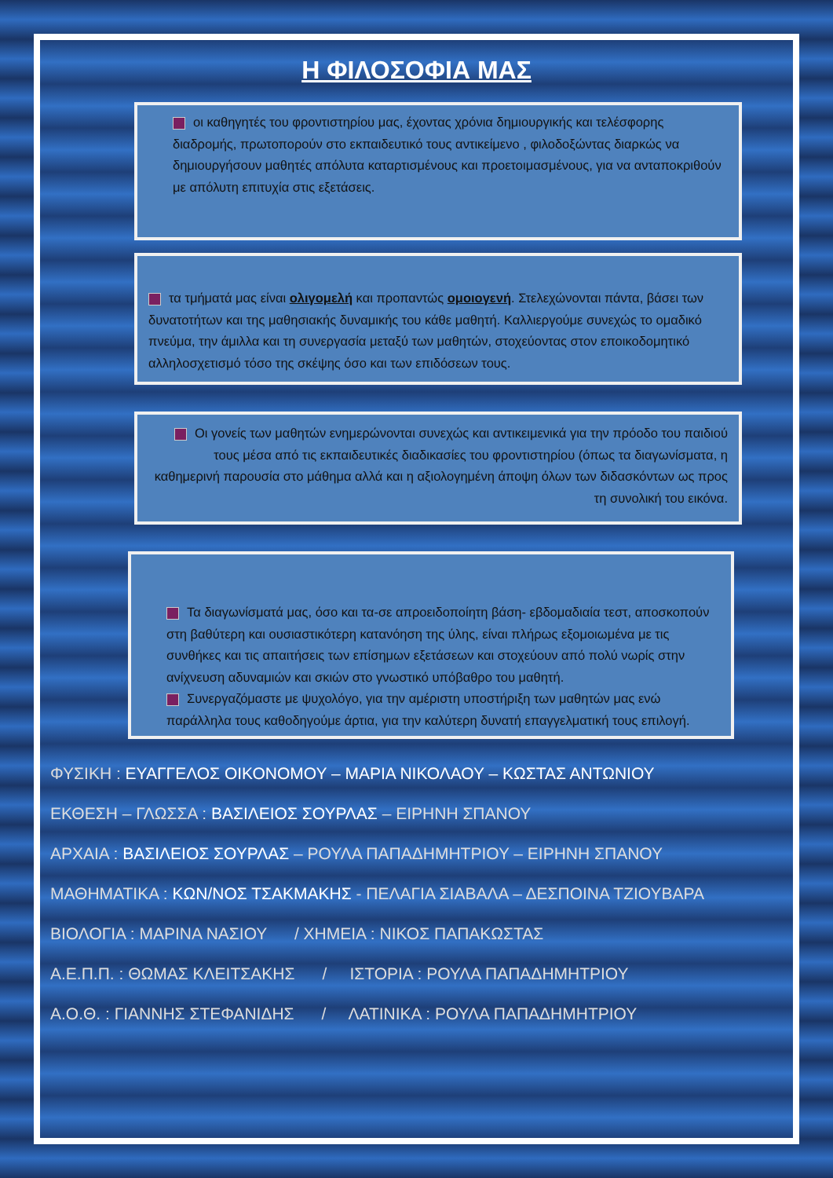Η ΦΙΛΟΣΟΦΙΑ ΜΑΣ
οι καθηγητές του φροντιστηρίου μας, έχοντας χρόνια δημιουργικής και τελέσφορης διαδρομής, πρωτοπορούν στο εκπαιδευτικό τους αντικείμενο , φιλοδοξώντας διαρκώς να δημιουργήσουν μαθητές απόλυτα καταρτισμένους και προετοιμασμένους, για να ανταποκριθούν με απόλυτη επιτυχία στις εξετάσεις.
τα τμήματά μας είναι ολιγομελή και προπαντώς ομοιογενή. Στελεχώνονται πάντα, βάσει των δυνατοτήτων και της μαθησιακής δυναμικής του κάθε μαθητή. Καλλιεργούμε συνεχώς το ομαδικό πνεύμα, την άμιλλα και τη συνεργασία μεταξύ των μαθητών, στοχεύοντας στον εποικοδομητικό αλληλοσχετισμό τόσο της σκέψης όσο και των επιδόσεων τους.
Οι γονείς των μαθητών ενημερώνονται συνεχώς και αντικειμενικά για την πρόοδο του παιδιού τους μέσα από τις εκπαιδευτικές διαδικασίες του φροντιστηρίου (όπως τα διαγωνίσματα, η καθημερινή παρουσία στο μάθημα αλλά και η αξιολογημένη άποψη όλων των διδασκόντων ως προς τη συνολική του εικόνα.
Τα διαγωνίσματά μας, όσο και τα-σε απροειδοποίητη βάση- εβδομαδιαία τεστ, αποσκοπούν στη βαθύτερη και ουσιαστικότερη κατανόηση της ύλης, είναι πλήρως εξομοιωμένα με τις συνθήκες και τις απαιτήσεις των επίσημων εξετάσεων και στοχεύουν από πολύ νωρίς στην ανίχνευση αδυναμιών και σκιών στο γνωστικό υπόβαθρο του μαθητή.
Συνεργαζόμαστε με ψυχολόγο, για την αμέριστη υποστήριξη των μαθητών μας ενώ παράλληλα τους καθοδηγούμε άρτια, για την καλύτερη δυνατή επαγγελματική τους επιλογή.
ΦΥΣΙΚΗ : ΕΥΑΓΓΕΛΟΣ ΟΙΚΟΝΟΜΟΥ – ΜΑΡΙΑ ΝΙΚΟΛΑΟΥ – ΚΩΣΤΑΣ ΑΝΤΩΝΙΟΥ
ΕΚΘΕΣΗ – ΓΛΩΣΣΑ : ΒΑΣΙΛΕΙΟΣ ΣΟΥΡΛΑΣ – ΕΙΡΗΝΗ ΣΠΑΝΟΥ
ΑΡΧΑΙΑ : ΒΑΣΙΛΕΙΟΣ ΣΟΥΡΛΑΣ – ΡΟΥΛΑ ΠΑΠΑΔΗΜΗΤΡΙΟΥ – ΕΙΡΗΝΗ ΣΠΑΝΟΥ
ΜΑΘΗΜΑΤΙΚΑ : ΚΩΝ/ΝΟΣ ΤΣΑΚΜΑΚΗΣ - ΠΕΛΑΓΙΑ ΣΙΑΒΑΛΑ – ΔΕΣΠΟΙΝΑ ΤΖΙΟΥΒΑΡΑ
ΒΙΟΛΟΓΙΑ : ΜΑΡΙΝΑ ΝΑΣΙΟΥ / ΧΗΜΕΙΑ : ΝΙΚΟΣ ΠΑΠΑΚΩΣΤΑΣ
Α.Ε.Π.Π. : ΘΩΜΑΣ ΚΛΕΙΤΣΑΚΗΣ / ΙΣΤΟΡΙΑ : ΡΟΥΛΑ ΠΑΠΑΔΗΜΗΤΡΙΟΥ
Α.Ο.Θ. : ΓΙΑΝΝΗΣ ΣΤΕΦΑΝΙΔΗΣ / ΛΑΤΙΝΙΚΑ : ΡΟΥΛΑ ΠΑΠΑΔΗΜΗΤΡΙΟΥ